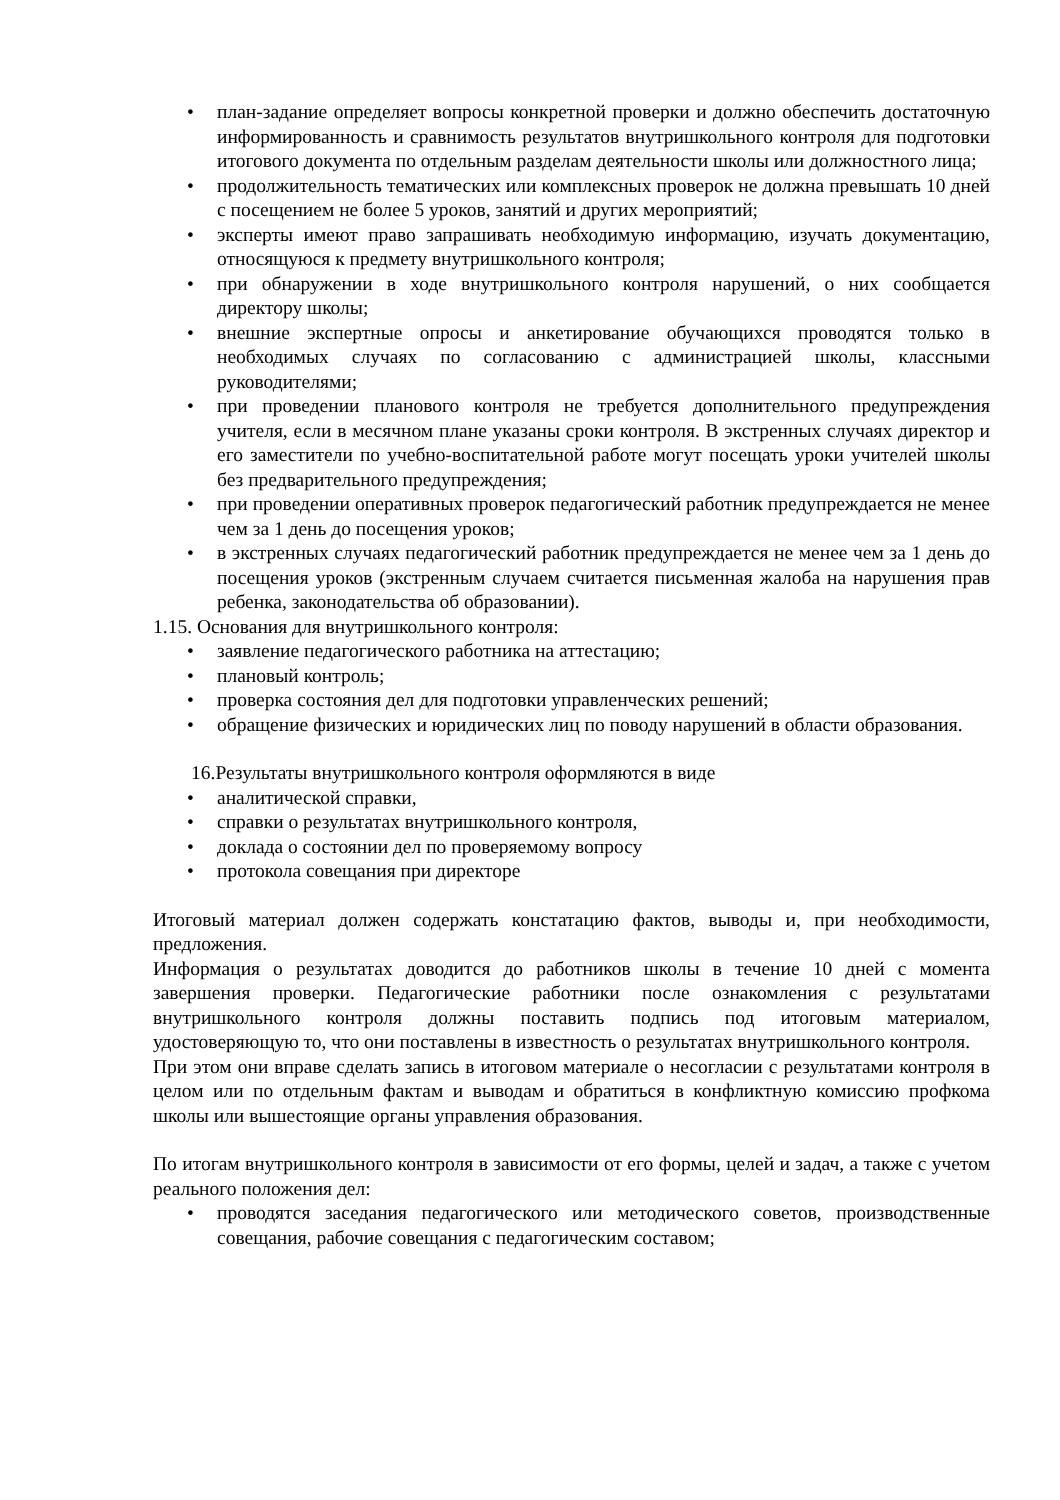• план-задание определяет вопросы конкретной проверки и должно обеспечить достаточную информированность и сравнимость результатов внутришкольного контроля для подготовки итогового документа по отдельным разделам деятельности школы или должностного лица;
• продолжительность тематических или комплексных проверок не должна превышать 10 дней с посещением не более 5 уроков, занятий и других мероприятий;
• эксперты имеют право запрашивать необходимую информацию, изучать документацию, относящуюся к предмету внутришкольного контроля;
• при обнаружении в ходе внутришкольного контроля нарушений, о них сообщается директору школы;
• внешние экспертные опросы и анкетирование обучающихся проводятся только в необходимых случаях по согласованию с администрацией школы, классными руководителями;
• при проведении планового контроля не требуется дополнительного предупреждения учителя, если в месячном плане указаны сроки контроля. В экстренных случаях директор и его заместители по учебно-воспитательной работе могут посещать уроки учителей школы без предварительного предупреждения;
• при проведении оперативных проверок педагогический работник предупреждается не менее чем за 1 день до посещения уроков;
• в экстренных случаях педагогический работник предупреждается не менее чем за 1 день до посещения уроков (экстренным случаем считается письменная жалоба на нарушения прав ребенка, законодательства об образовании).
1.15. Основания для внутришкольного контроля:
• заявление педагогического работника на аттестацию;
• плановый контроль;
• проверка состояния дел для подготовки управленческих решений;
• обращение физических и юридических лиц по поводу нарушений в области образования.
16.Результаты внутришкольного контроля оформляются в виде
• аналитической справки,
• справки о результатах внутришкольного контроля,
• доклада о состоянии дел по проверяемому вопросу
• протокола совещания при директоре
Итоговый материал должен содержать констатацию фактов, выводы и, при необходимости, предложения.
Информация о результатах доводится до работников школы в течение 10 дней с момента завершения проверки. Педагогические работники после ознакомления с результатами внутришкольного контроля должны поставить подпись под итоговым материалом, удостоверяющую то, что они поставлены в известность о результатах внутришкольного контроля.
При этом они вправе сделать запись в итоговом материале о несогласии с результатами контроля в целом или по отдельным фактам и выводам и обратиться в конфликтную комиссию профкома школы или вышестоящие органы управления образования.
По итогам внутришкольного контроля в зависимости от его формы, целей и задач, а также с учетом реального положения дел:
• проводятся заседания педагогического или методического советов, производственные совещания, рабочие совещания с педагогическим составом;